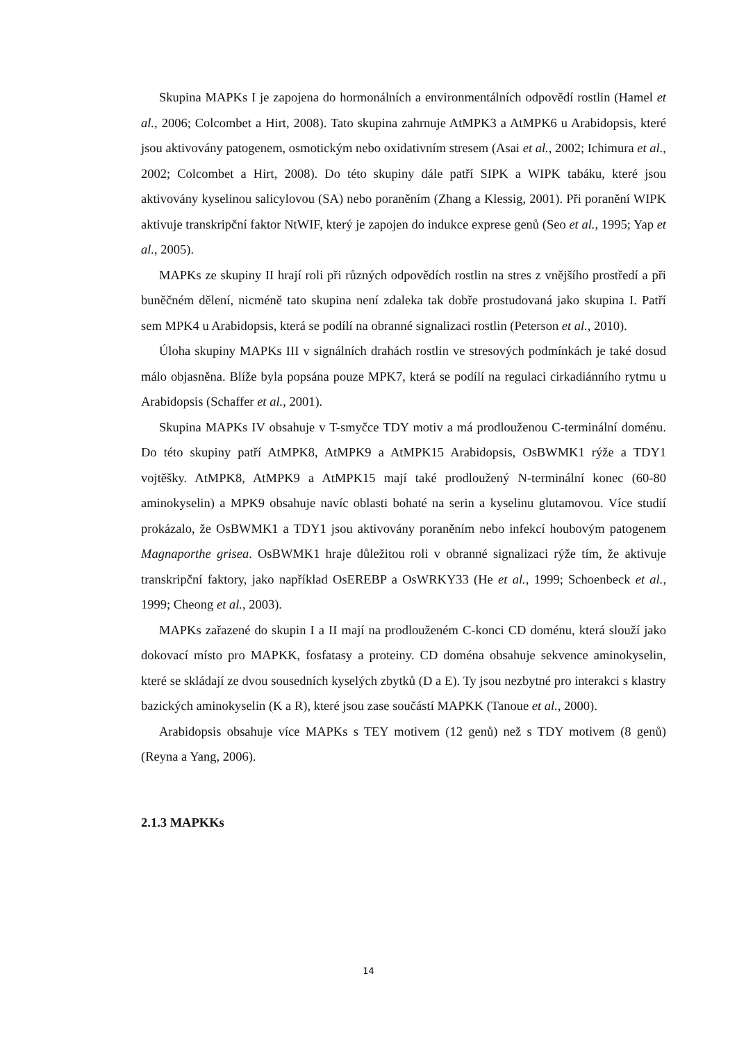Skupina MAPKs I je zapojena do hormonálních a environmentálních odpovědí rostlin (Hamel et al., 2006; Colcombet a Hirt, 2008). Tato skupina zahrnuje AtMPK3 a AtMPK6 u Arabidopsis, které jsou aktivovány patogenem, osmotickým nebo oxidativním stresem (Asai et al., 2002; Ichimura et al., 2002; Colcombet a Hirt, 2008). Do této skupiny dále patří SIPK a WIPK tabáku, které jsou aktivovány kyselinou salicylovou (SA) nebo poraněním (Zhang a Klessig, 2001). Při poranění WIPK aktivuje transkripční faktor NtWIF, který je zapojen do indukce exprese genů (Seo et al., 1995; Yap et al., 2005).
MAPKs ze skupiny II hrají roli při různých odpovědích rostlin na stres z vnějšího prostředí a při buněčném dělení, nicméně tato skupina není zdaleka tak dobře prostudovaná jako skupina I. Patří sem MPK4 u Arabidopsis, která se podílí na obranné signalizaci rostlin (Peterson et al., 2010).
Úloha skupiny MAPKs III v signálních drahách rostlin ve stresových podmínkách je také dosud málo objasněna. Blíže byla popsána pouze MPK7, která se podílí na regulaci cirkadiánního rytmu u Arabidopsis (Schaffer et al., 2001).
Skupina MAPKs IV obsahuje v T-smyčce TDY motiv a má prodlouženou C-terminální doménu. Do této skupiny patří AtMPK8, AtMPK9 a AtMPK15 Arabidopsis, OsBWMK1 rýže a TDY1 vojtěšky. AtMPK8, AtMPK9 a AtMPK15 mají také prodloužený N-terminální konec (60-80 aminokyselin) a MPK9 obsahuje navíc oblasti bohaté na serin a kyselinu glutamovou. Více studií prokázalo, že OsBWMK1 a TDY1 jsou aktivovány poraněním nebo infekcí houbovým patogenem Magnaporthe grisea. OsBWMK1 hraje důležitou roli v obranné signalizaci rýže tím, že aktivuje transkripční faktory, jako například OsEREBP a OsWRKY33 (He et al., 1999; Schoenbeck et al., 1999; Cheong et al., 2003).
MAPKs zařazené do skupin I a II mají na prodlouženém C-konci CD doménu, která slouží jako dokovací místo pro MAPKK, fosfatasy a proteiny. CD doména obsahuje sekvence aminokyselin, které se skládají ze dvou sousedních kyselých zbytků (D a E). Ty jsou nezbytné pro interakci s klastry bazických aminokyselin (K a R), které jsou zase součástí MAPKK (Tanoue et al., 2000).
Arabidopsis obsahuje více MAPKs s TEY motivem (12 genů) než s TDY motivem (8 genů) (Reyna a Yang, 2006).
2.1.3 MAPKKs
14